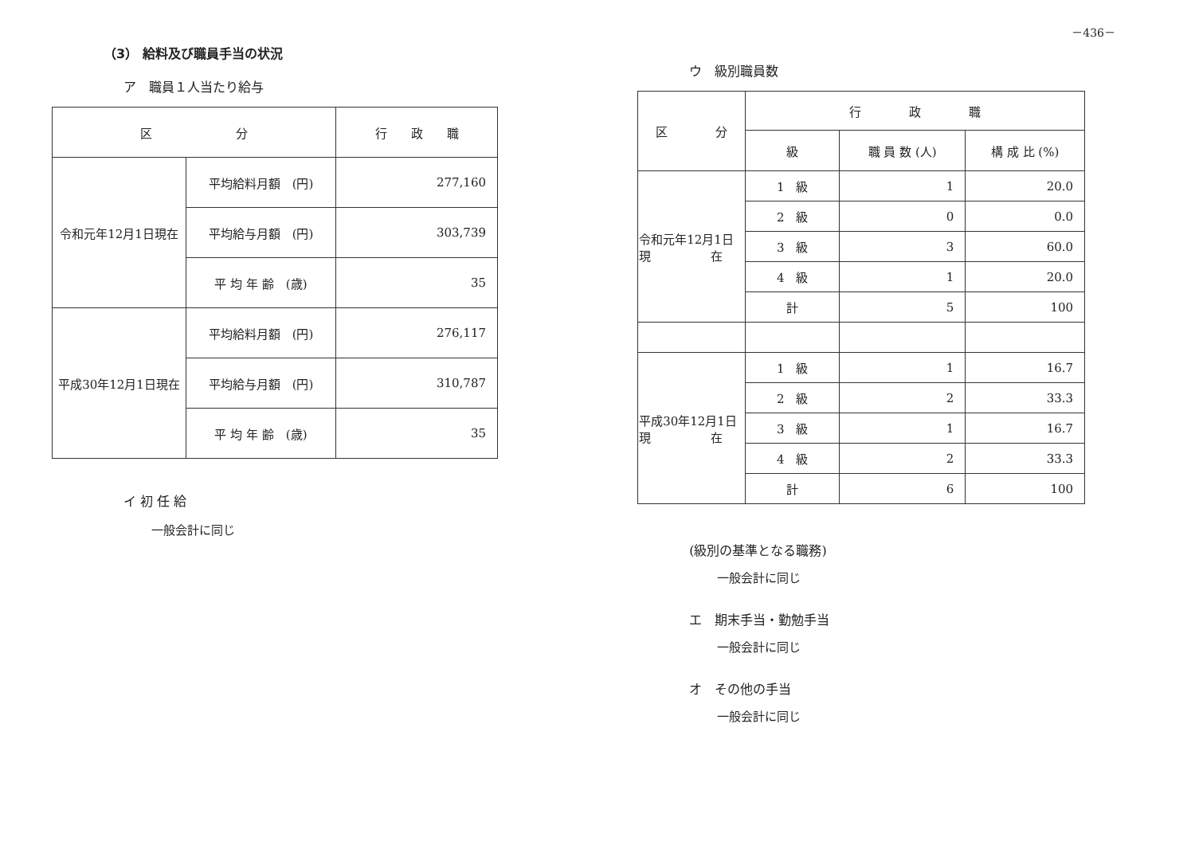－436－
（3） 給料及び職員手当の状況
ア　職員１人当たり給与
| 区 分 | | 行 政 職 |
| --- | --- | --- |
| 令和元年12月1日現在 | 平均給料月額 (円) | 277,160 |
| | 平均給与月額 (円) | 303,739 |
| | 平 均 年 齢 (歳) | 35 |
| 平成30年12月1日現在 | 平均給料月額 (円) | 276,117 |
| | 平均給与月額 (円) | 310,787 |
| | 平 均 年 齢 (歳) | 35 |
イ 初 任 給
一般会計に同じ
ウ　級別職員数
| 区 分 | 行 政 職 | | |
| --- | --- | --- | --- |
| | 級 | 職 員 数 (人) | 構 成 比 (%) |
| 令和元年12月1日 現 在 | 1 級 | 1 | 20.0 |
| | 2 級 | 0 | 0.0 |
| | 3 級 | 3 | 60.0 |
| | 4 級 | 1 | 20.0 |
| | 計 | 5 | 100 |
| 平成30年12月1日 現 在 | 1 級 | 1 | 16.7 |
| | 2 級 | 2 | 33.3 |
| | 3 級 | 1 | 16.7 |
| | 4 級 | 2 | 33.3 |
| | 計 | 6 | 100 |
(級別の基準となる職務)
一般会計に同じ
エ　期末手当・勤勉手当
一般会計に同じ
オ　その他の手当
一般会計に同じ